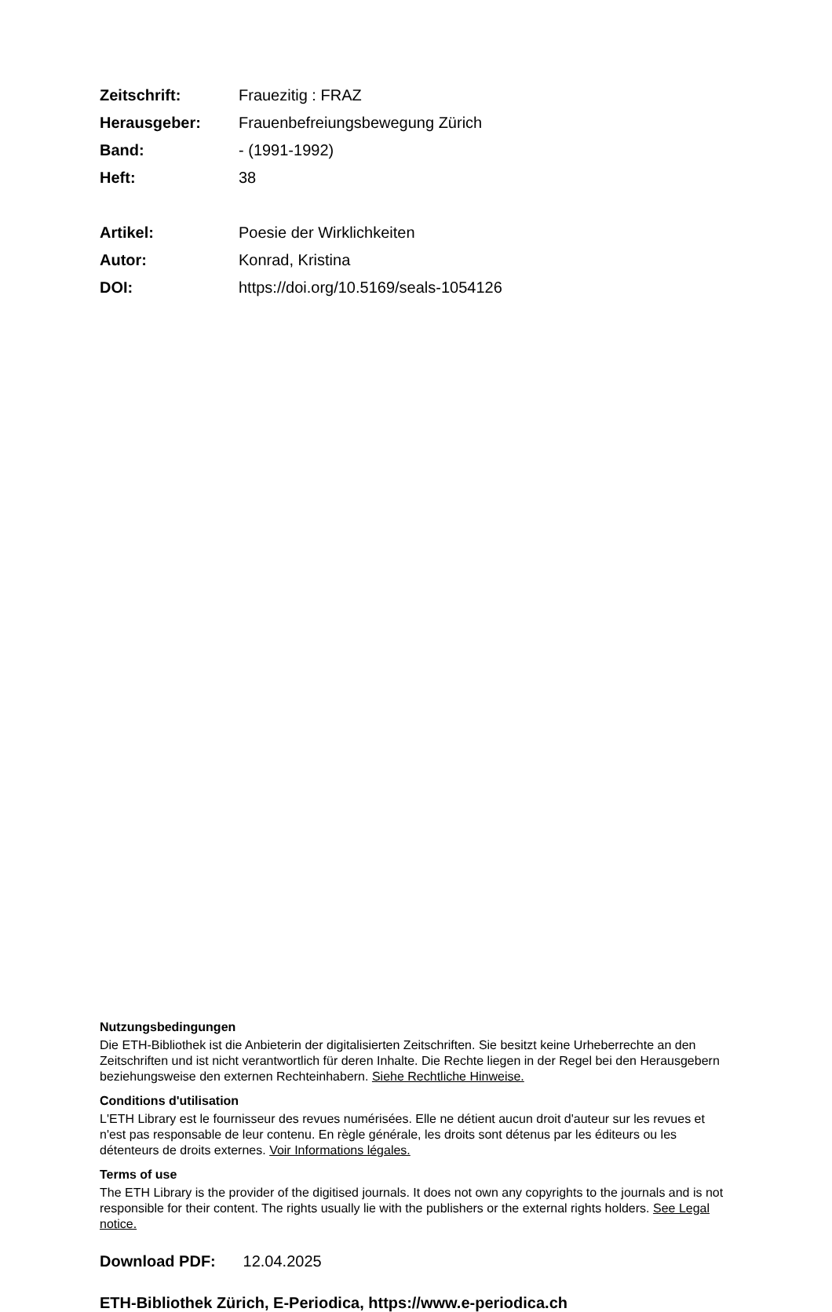| Zeitschrift: | Frauezitig : FRAZ |
| Herausgeber: | Frauenbefreiungsbewegung Zürich |
| Band: | - (1991-1992) |
| Heft: | 38 |
| Artikel: | Poesie der Wirklichkeiten |
| Autor: | Konrad, Kristina |
| DOI: | https://doi.org/10.5169/seals-1054126 |
Nutzungsbedingungen
Die ETH-Bibliothek ist die Anbieterin der digitalisierten Zeitschriften. Sie besitzt keine Urheberrechte an den Zeitschriften und ist nicht verantwortlich für deren Inhalte. Die Rechte liegen in der Regel bei den Herausgebern beziehungsweise den externen Rechteinhabern. Siehe Rechtliche Hinweise.
Conditions d'utilisation
L'ETH Library est le fournisseur des revues numérisées. Elle ne détient aucun droit d'auteur sur les revues et n'est pas responsable de leur contenu. En règle générale, les droits sont détenus par les éditeurs ou les détenteurs de droits externes. Voir Informations légales.
Terms of use
The ETH Library is the provider of the digitised journals. It does not own any copyrights to the journals and is not responsible for their content. The rights usually lie with the publishers or the external rights holders. See Legal notice.
Download PDF: 12.04.2025
ETH-Bibliothek Zürich, E-Periodica, https://www.e-periodica.ch